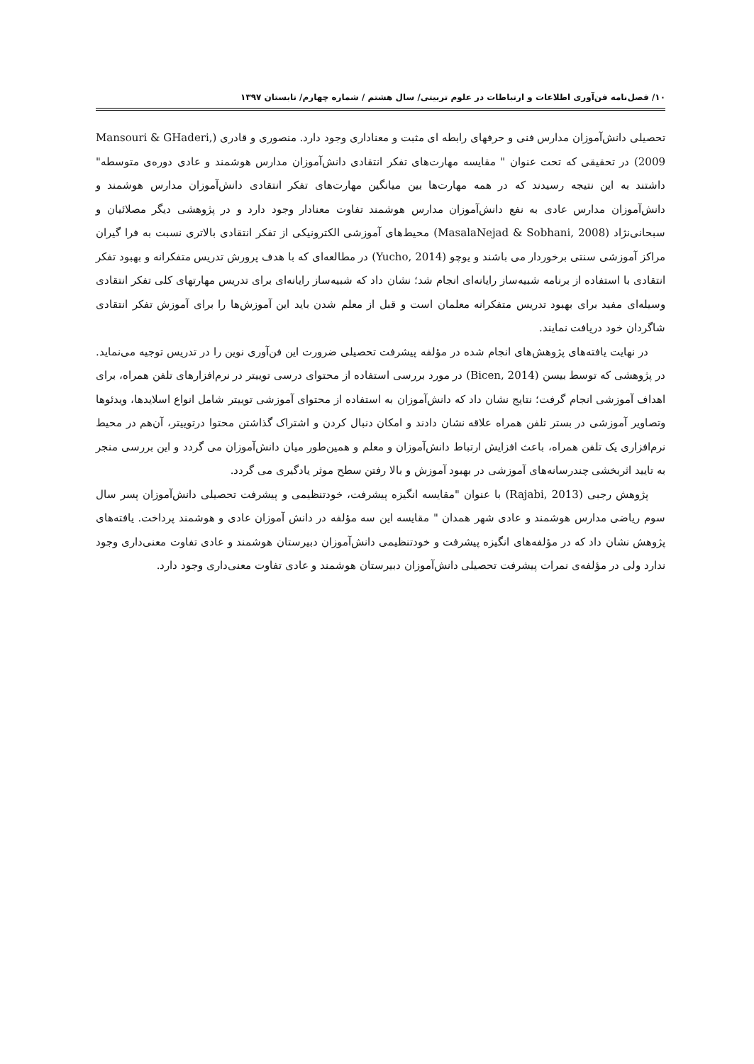۱۰/ فصل‌نامه فن‌آوری اطلاعات و ارتباطات در علوم تربیتی/ سال هشتم / شماره چهارم/ تابستان ۱۳۹۷
تحصیلی دانش‌آموزان مدارس فنی و حرفهای رابطه ای مثبت و معناداری وجود دارد. منصوری و قادری (Mansouri & GHaderi, 2009) در تحقیقی که تحت عنوان " مقایسه مهارت‌های تفکر انتقادی دانش‌آموزان مدارس هوشمند و عادی دوره‌ی متوسطه" داشتند به این نتیجه رسیدند که در همه مهارت‌ها بین میانگین مهارت‌های تفکر انتقادی دانش‌آموزان مدارس هوشمند و دانش‌آموزان مدارس عادی به نفع دانش‌آموزان مدارس هوشمند تفاوت معنادار وجود دارد و در پژوهشی دیگر مصلائیان و سبحانی‌نژاد (MasalaNejad & Sobhani, 2008) محیط‌های آموزشی الکترونیکی از تفکر انتقادی بالاتری نسبت به فرا گیران مراکز آموزشی سنتی برخوردار می باشند و یوچو (Yucho, 2014) در مطالعه‌ای که با هدف پرورش تدریس متفکرانه و بهبود تفکر انتقادی با استفاده از برنامه شبیه‌ساز رایانه‌ای انجام شد؛ نشان داد که شبیه‌ساز رایانه‌ای برای تدریس مهارتهای کلی تفکر انتقادی وسیله‌ای مفید برای بهبود تدریس متفکرانه معلمان است و قبل از معلم شدن باید این آموزش‌ها را برای آموزش تفکر انتقادی شاگردان خود دریافت نمایند.
در نهایت یافته‌های پژوهش‌های انجام شده در مؤلفه پیشرفت تحصیلی ضرورت این فن‌آوری نوین را در تدریس توجیه می‌نماید. در پژوهشی که توسط بیسن (Bicen, 2014) در مورد بررسی استفاده از محتوای درسی توییتر در نرم‌افزارهای تلفن همراه، برای اهداف آموزشی انجام گرفت؛ نتایج نشان داد که دانش‌آموزان به استفاده از محتوای آموزشی توییتر شامل انواع اسلایدها، ویدئوها وتصاویر آموزشی در بستر تلفن همراه علاقه نشان دادند و امکان دنبال کردن و اشتراک گذاشتن محتوا درتوییتر، آن‌هم در محیط نرم‌افزاری یک تلفن همراه، باعث افزایش ارتباط دانش‌آموزان و معلم و همین‌طور میان دانش‌آموزان می گردد و این بررسی منجر به تایید اثربخشی چندرسانه‌های آموزشی در بهبود آموزش و بالا رفتن سطح موثر یادگیری می گردد.
پژوهش رجبی (Rajabi, 2013) با عنوان "مقایسه انگیزه پیشرفت، خودتنظیمی و پیشرفت تحصیلی دانش‌آموزان پسر سال سوم ریاضی مدارس هوشمند و عادی شهر همدان " مقایسه این سه مؤلفه در دانش آموزان عادی و هوشمند پرداخت. یافته‌های پژوهش نشان داد که در مؤلفه‌های انگیزه پیشرفت و خودتنظیمی دانش‌آموزان دبیرستان هوشمند و عادی تفاوت معنی‌داری وجود ندارد ولی در مؤلفه‌ی نمرات پیشرفت تحصیلی دانش‌آموزان دبیرستان هوشمند و عادی تفاوت معنی‌داری وجود دارد.